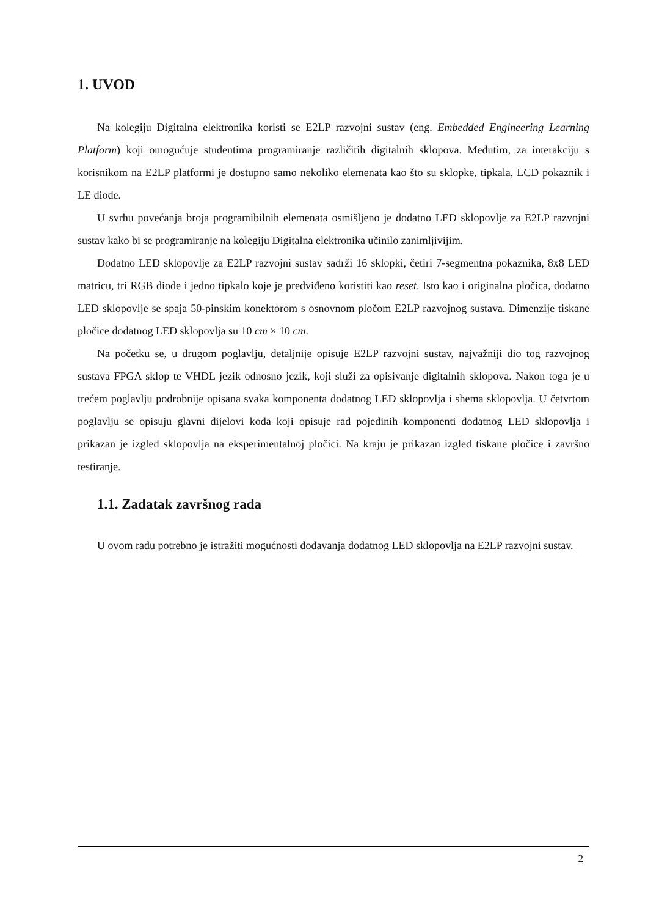1. UVOD
Na kolegiju Digitalna elektronika koristi se E2LP razvojni sustav (eng. Embedded Engineering Learning Platform) koji omogućuje studentima programiranje različitih digitalnih sklopova. Međutim, za interakciju s korisnikom na E2LP platformi je dostupno samo nekoliko elemenata kao što su sklopke, tipkala, LCD pokaznik i LE diode.
U svrhu povećanja broja programibilnih elemenata osmišljeno je dodatno LED sklopovlje za E2LP razvojni sustav kako bi se programiranje na kolegiju Digitalna elektronika učinilo zanimljivijim.
Dodatno LED sklopovlje za E2LP razvojni sustav sadrži 16 sklopki, četiri 7-segmentna pokaznika, 8x8 LED matricu, tri RGB diode i jedno tipkalo koje je predviđeno koristiti kao reset. Isto kao i originalna pločica, dodatno LED sklopovlje se spaja 50-pinskim konektorom s osnovnom pločom E2LP razvojnog sustava. Dimenzije tiskane pločice dodatnog LED sklopovlja su 10 cm × 10 cm.
Na početku se, u drugom poglavlju, detaljnije opisuje E2LP razvojni sustav, najvažniji dio tog razvojnog sustava FPGA sklop te VHDL jezik odnosno jezik, koji služi za opisivanje digitalnih sklopova. Nakon toga je u trećem poglavlju podrobnije opisana svaka komponenta dodatnog LED sklopovlja i shema sklopovlja. U četvrtom poglavlju se opisuju glavni dijelovi koda koji opisuje rad pojedinih komponenti dodatnog LED sklopovlja i prikazan je izgled sklopovlja na eksperimentalnoj pločici. Na kraju je prikazan izgled tiskane pločice i završno testiranje.
1.1. Zadatak završnog rada
U ovom radu potrebno je istražiti mogućnosti dodavanja dodatnog LED sklopovlja na E2LP razvojni sustav.
2